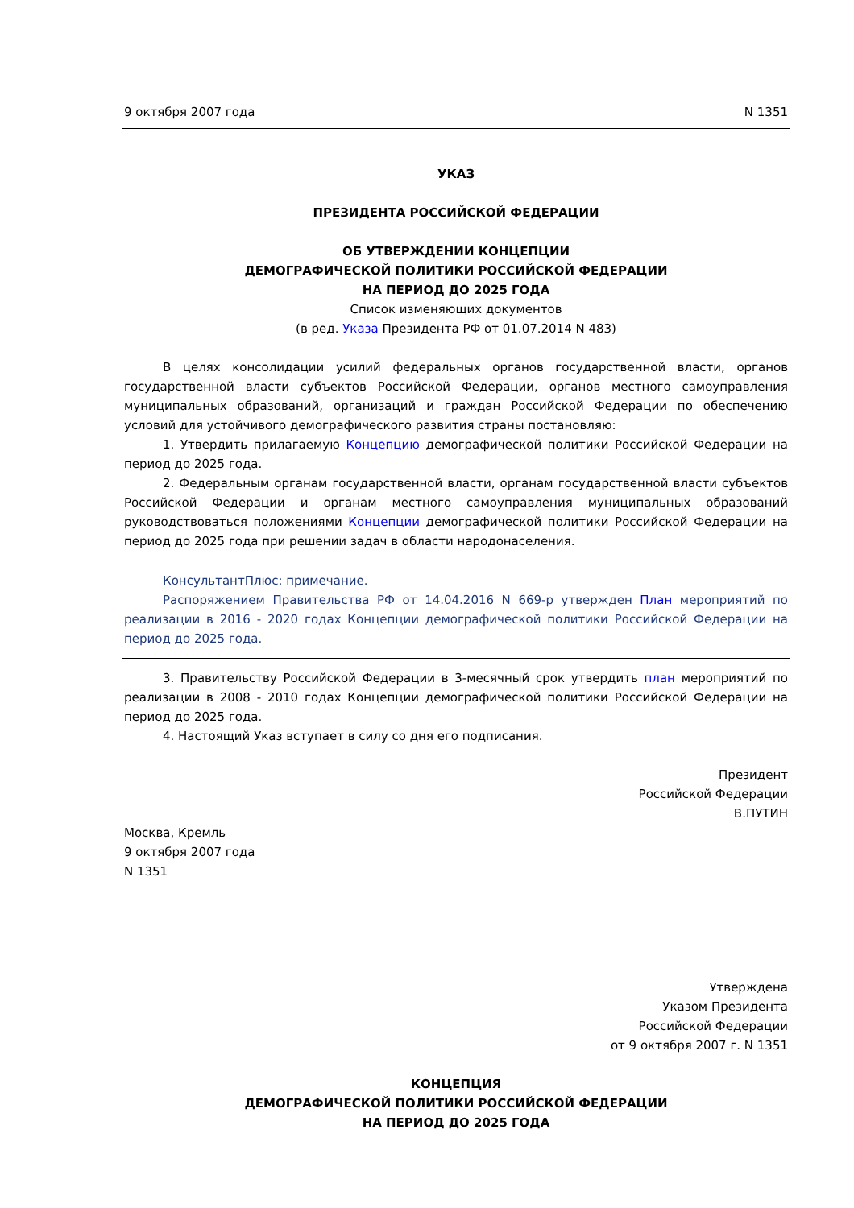9 октября 2007 года N 1351
УКАЗ
ПРЕЗИДЕНТА РОССИЙСКОЙ ФЕДЕРАЦИИ
ОБ УТВЕРЖДЕНИИ КОНЦЕПЦИИ
ДЕМОГРАФИЧЕСКОЙ ПОЛИТИКИ РОССИЙСКОЙ ФЕДЕРАЦИИ
НА ПЕРИОД ДО 2025 ГОДА
Список изменяющих документов
(в ред. Указа Президента РФ от 01.07.2014 N 483)
В целях консолидации усилий федеральных органов государственной власти, органов государственной власти субъектов Российской Федерации, органов местного самоуправления муниципальных образований, организаций и граждан Российской Федерации по обеспечению условий для устойчивого демографического развития страны постановляю:
1. Утвердить прилагаемую Концепцию демографической политики Российской Федерации на период до 2025 года.
2. Федеральным органам государственной власти, органам государственной власти субъектов Российской Федерации и органам местного самоуправления муниципальных образований руководствоваться положениями Концепции демографической политики Российской Федерации на период до 2025 года при решении задач в области народонаселения.
КонсультантПлюс: примечание.
Распоряжением Правительства РФ от 14.04.2016 N 669-р утвержден План мероприятий по реализации в 2016 - 2020 годах Концепции демографической политики Российской Федерации на период до 2025 года.
3. Правительству Российской Федерации в 3-месячный срок утвердить план мероприятий по реализации в 2008 - 2010 годах Концепции демографической политики Российской Федерации на период до 2025 года.
4. Настоящий Указ вступает в силу со дня его подписания.
Президент
Российской Федерации
В.ПУТИН
Москва, Кремль
9 октября 2007 года
N 1351
Утверждена
Указом Президента
Российской Федерации
от 9 октября 2007 г. N 1351
КОНЦЕПЦИЯ
ДЕМОГРАФИЧЕСКОЙ ПОЛИТИКИ РОССИЙСКОЙ ФЕДЕРАЦИИ
НА ПЕРИОД ДО 2025 ГОДА